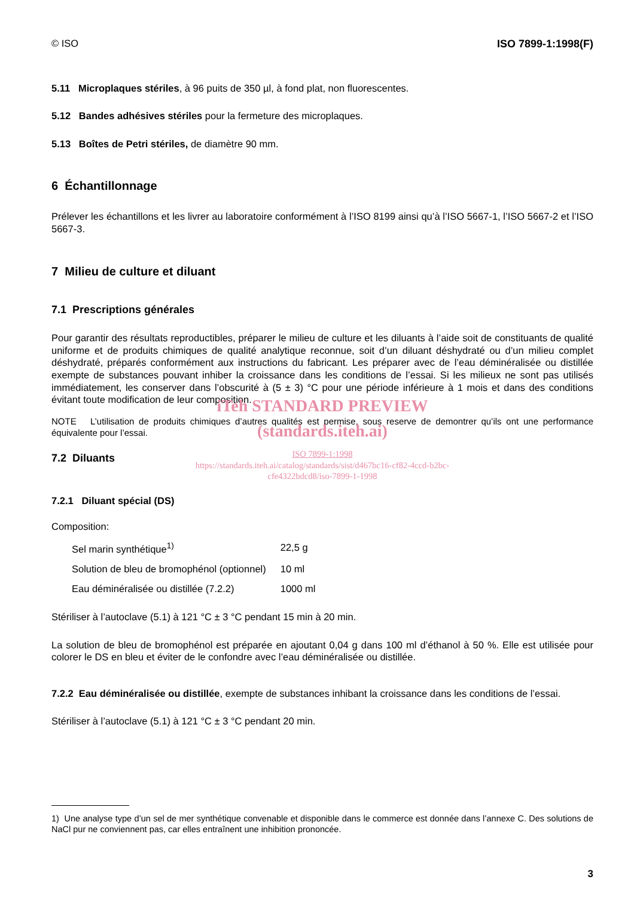© ISO ISO 7899-1:1998(F)
5.11 Microplaques stériles, à 96 puits de 350 µl, à fond plat, non fluorescentes.
5.12 Bandes adhésives stériles pour la fermeture des microplaques.
5.13 Boîtes de Petri stériles, de diamètre 90 mm.
6 Échantillonnage
Prélever les échantillons et les livrer au laboratoire conformément à l’ISO 8199 ainsi qu’à l’ISO 5667-1, l’ISO 5667-2 et l’ISO 5667-3.
7 Milieu de culture et diluant
7.1 Prescriptions générales
Pour garantir des résultats reproductibles, préparer le milieu de culture et les diluants à l’aide soit de constituants de qualité uniforme et de produits chimiques de qualité analytique reconnue, soit d’un diluant déshydraté ou d’un milieu complet déshydraté, préparés conformément aux instructions du fabricant. Les préparer avec de l’eau déminéralisée ou distillée exempte de substances pouvant inhiber la croissance dans les conditions de l’essai. Si les milieux ne sont pas utilisés immédiatement, les conserver dans l’obscurité à (5 ± 3) °C pour une période inférieure à 1 mois et dans des conditions évitant toute modification de leur composition.
iTeh STANDARD PREVIEW
NOTE L’utilisation de produits chimiques d’autres qualités est permise, sous reserve de demontrer qu’ils ont une performance équivalente pour l’essai.
(standards.iteh.ai)
ISO 7899-1:1998
https://standards.iteh.ai/catalog/standards/sist/d467bc16-cf82-4ccd-b2bc-
cfe4322bdcd8/iso-7899-1-1998
7.2 Diluants
7.2.1 Diluant spécial (DS)
Composition:
| Sel marin synthétique<sup>1)</sup> | 22,5 g |
| Solution de bleu de bromophénol (optionnel) | 10 ml |
| Eau déminéralisée ou distillée (7.2.2) | 1000 ml |
Stériliser à l’autoclave (5.1) à 121 °C ± 3 °C pendant 15 min à 20 min.
La solution de bleu de bromophénol est préparée en ajoutant 0,04 g dans 100 ml d’éthanol à 50 %. Elle est utilisée pour colorer le DS en bleu et éviter de le confondre avec l’eau déminéralisée ou distillée.
7.2.2 Eau déminéralisée ou distillée, exempte de substances inhibant la croissance dans les conditions de l’essai.
Stériliser à l’autoclave (5.1) à 121 °C ± 3 °C pendant 20 min.
1) Une analyse type d’un sel de mer synthétique convenable et disponible dans le commerce est donnée dans l’annexe C. Des solutions de NaCl pur ne conviennent pas, car elles entraînent une inhibition prononcée.
3